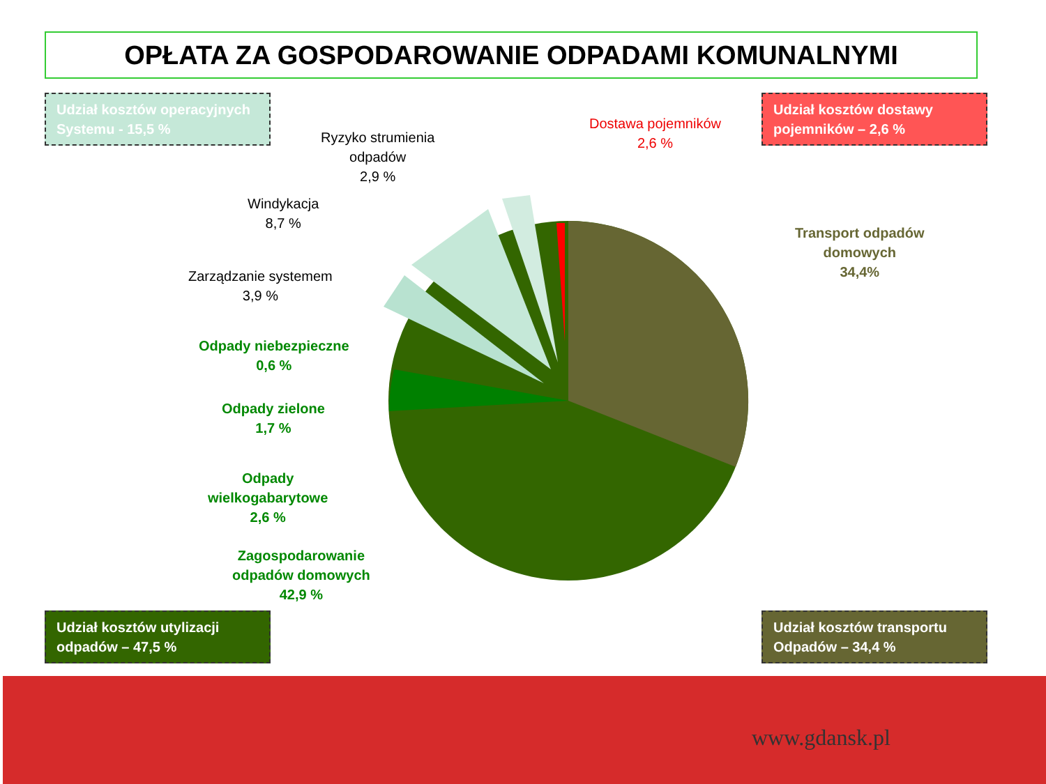OPŁATA ZA GOSPODAROWANIE ODPADAMI KOMUNALNYMI
Udział kosztów operacyjnych Systemu - 15,5 %
Udział kosztów dostawy pojemników – 2,6 %
Udział kosztów utylizacji odpadów – 47,5 %
Udział kosztów transportu Odpadów – 34,4 %
Ryzyko strumienia
odpadów
2,9 %
Dostawa pojemników
2,6 %
Windykacja
8,7 %
Zarządzanie systemem
3,9 %
Transport odpadów
domowych
34,4%
Odpady niebezpieczne
0,6 %
Odpady zielone
1,7 %
Odpady
wielkogabarytowe
2,6 %
Zagospodarowanie
odpadów domowych
42,9 %
www.gdansk.pl